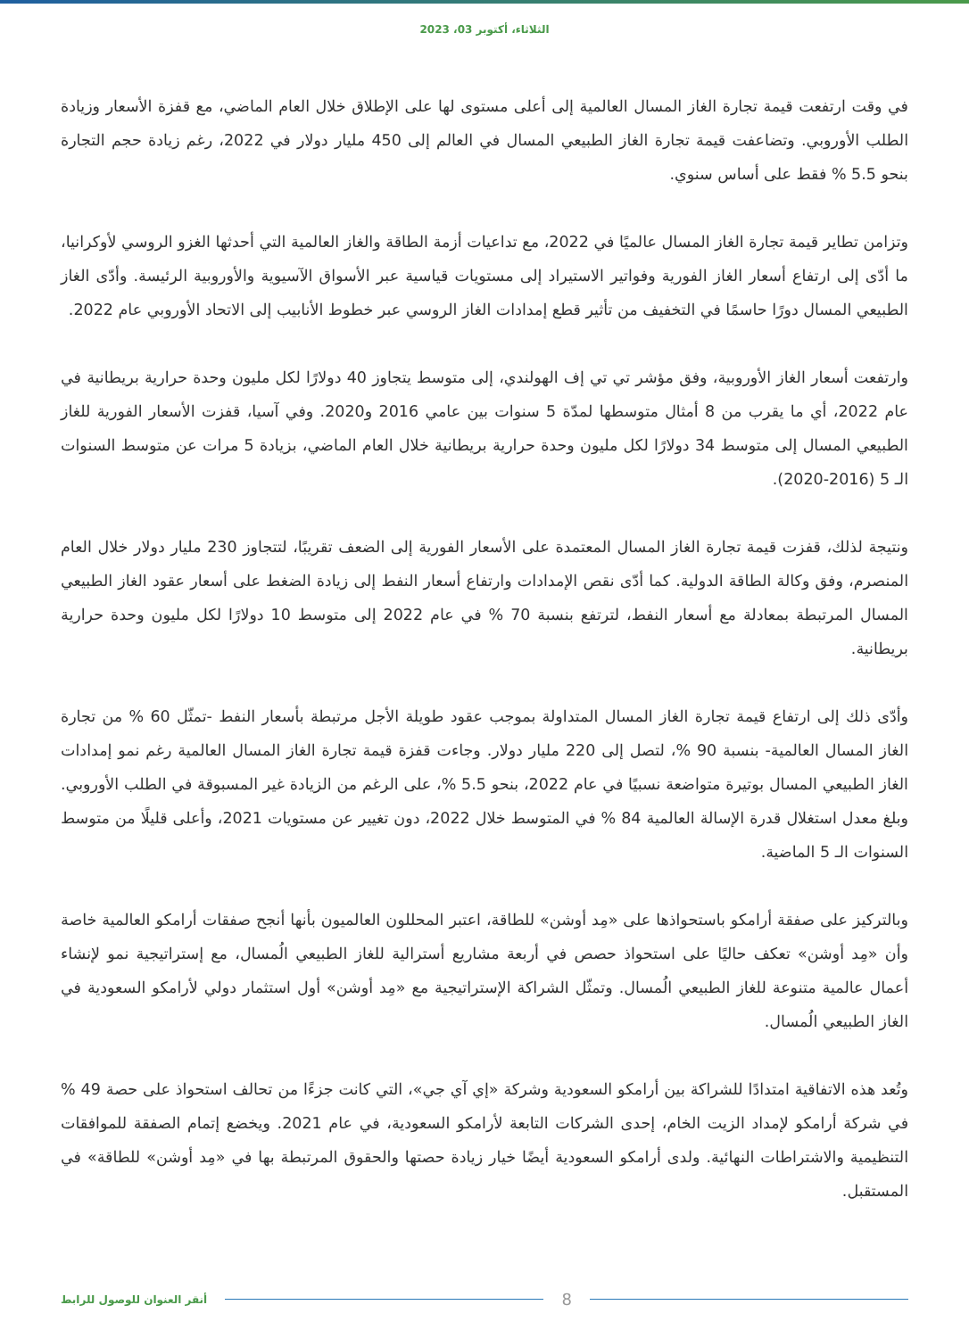الثلاثاء، أكتوبر 03، 2023
في وقت ارتفعت قيمة تجارة الغاز المسال العالمية إلى أعلى مستوى لها على الإطلاق خلال العام الماضي، مع قفزة الأسعار وزيادة الطلب الأوروبي. وتضاعفت قيمة تجارة الغاز الطبيعي المسال في العالم إلى 450 مليار دولار في 2022، رغم زيادة حجم التجارة بنحو 5.5 % فقط على أساس سنوي.
وتزامن تطاير قيمة تجارة الغاز المسال عالميًا في 2022، مع تداعيات أزمة الطاقة والغاز العالمية التي أحدثها الغزو الروسي لأوكرانيا، ما أدّى إلى ارتفاع أسعار الغاز الفورية وفواتير الاستيراد إلى مستويات قياسية عبر الأسواق الآسيوية والأوروبية الرئيسة. وأدّى الغاز الطبيعي المسال دورًا حاسمًا في التخفيف من تأثير قطع إمدادات الغاز الروسي عبر خطوط الأنابيب إلى الاتحاد الأوروبي عام 2022.
وارتفعت أسعار الغاز الأوروبية، وفق مؤشر تي تي إف الهولندي، إلى متوسط يتجاوز 40 دولارًا لكل مليون وحدة حرارية بريطانية في عام 2022، أي ما يقرب من 8 أمثال متوسطها لمدّة 5 سنوات بين عامي 2016 و2020. وفي آسيا، قفزت الأسعار الفورية للغاز الطبيعي المسال إلى متوسط 34 دولارًا لكل مليون وحدة حرارية بريطانية خلال العام الماضي، بزيادة 5 مرات عن متوسط السنوات الـ 5 (2016-2020).
ونتيجة لذلك، قفزت قيمة تجارة الغاز المسال المعتمدة على الأسعار الفورية إلى الضعف تقريبًا، لتتجاوز 230 مليار دولار خلال العام المنصرم، وفق وكالة الطاقة الدولية. كما أدّى نقص الإمدادات وارتفاع أسعار النفط إلى زيادة الضغط على أسعار عقود الغاز الطبيعي المسال المرتبطة بمعادلة مع أسعار النفط، لترتفع بنسبة 70 % في عام 2022 إلى متوسط 10 دولارًا لكل مليون وحدة حرارية بريطانية.
وأدّى ذلك إلى ارتفاع قيمة تجارة الغاز المسال المتداولة بموجب عقود طويلة الأجل مرتبطة بأسعار النفط -تمثّل 60 % من تجارة الغاز المسال العالمية- بنسبة 90 %، لتصل إلى 220 مليار دولار. وجاءت قفزة قيمة تجارة الغاز المسال العالمية رغم نمو إمدادات الغاز الطبيعي المسال بوتيرة متواضعة نسبيًا في عام 2022، بنحو 5.5 %، على الرغم من الزيادة غير المسبوقة في الطلب الأوروبي. وبلغ معدل استغلال قدرة الإسالة العالمية 84 % في المتوسط خلال 2022، دون تغيير عن مستويات 2021، وأعلى قليلًا من متوسط السنوات الـ 5 الماضية.
وبالتركيز على صفقة أرامكو باستحواذها على «مِد أوشن» للطاقة، اعتبر المحللون العالميون بأنها أنجح صفقات أرامكو العالمية خاصة وأن «مِد أوشن» تعكف حاليًا على استحواذ حصص في أربعة مشاريع أسترالية للغاز الطبيعي الُمسال، مع إستراتيجية نمو لإنشاء أعمال عالمية متنوعة للغاز الطبيعي الُمسال. وتمثّل الشراكة الإستراتيجية مع «مِد أوشن» أول استثمار دولي لأرامكو السعودية في الغاز الطبيعي الُمسال.
وتُعد هذه الاتفاقية امتدادًا للشراكة بين أرامكو السعودية وشركة «إي آي جي»، التي كانت جزءًا من تحالف استحواذ على حصة 49 % في شركة أرامكو لإمداد الزيت الخام، إحدى الشركات التابعة لأرامكو السعودية، في عام 2021. ويخضع إتمام الصفقة للموافقات التنظيمية والاشتراطات النهائية. ولدى أرامكو السعودية أيضًا خيار زيادة حصتها والحقوق المرتبطة بها في «مِد أوشن» للطاقة» في المستقبل.
8
أنقر العنوان للوصول للرابط